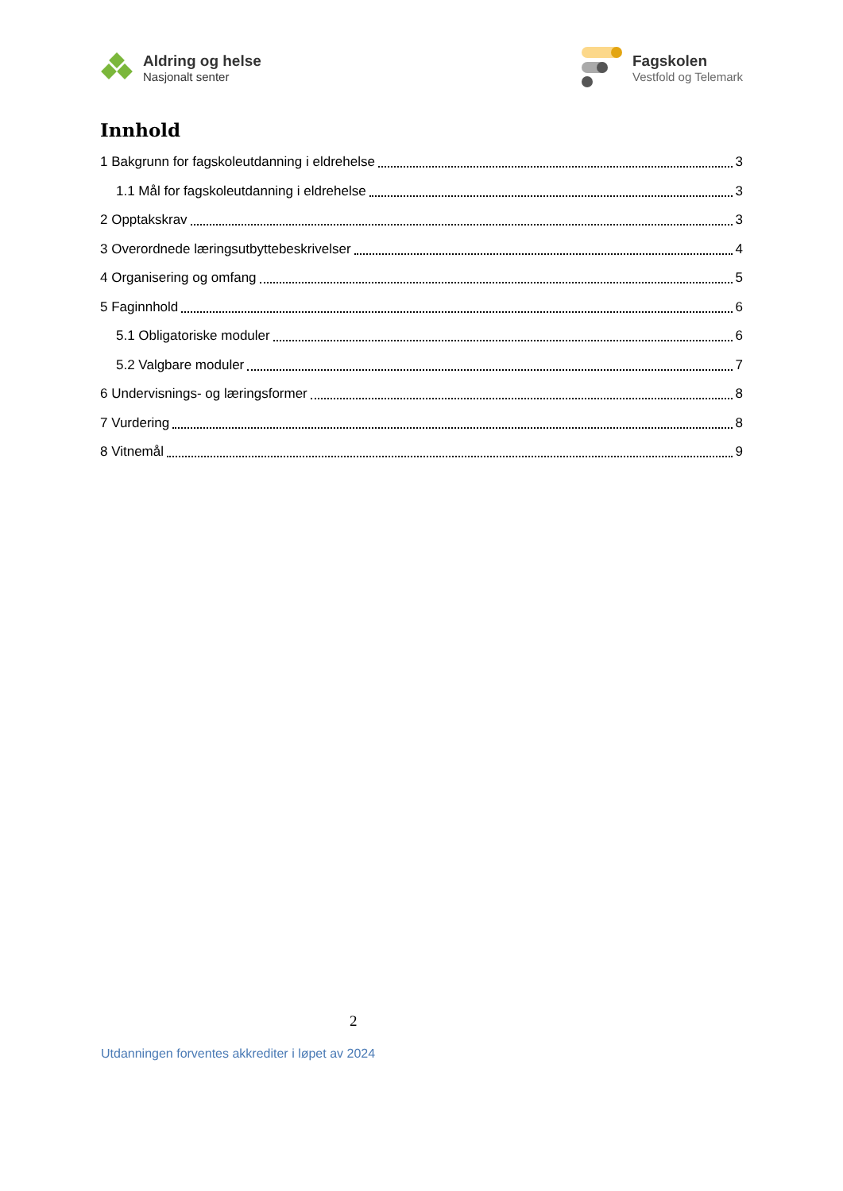Aldring og helse
Nasjonalt senter
Fagskolen
Vestfold og Telemark
Innhold
1 Bakgrunn for fagskoleutdanning i eldrehelse 3
1.1 Mål for fagskoleutdanning i eldrehelse 3
2 Opptakskrav 3
3 Overordnede læringsutbyttebeskrivelser 4
4 Organisering og omfang 5
5 Faginnhold 6
5.1 Obligatoriske moduler 6
5.2 Valgbare moduler 7
6 Undervisnings- og læringsformer 8
7 Vurdering 8
8 Vitnemål 9
2
Utdanningen forventes akkrediter i løpet av 2024